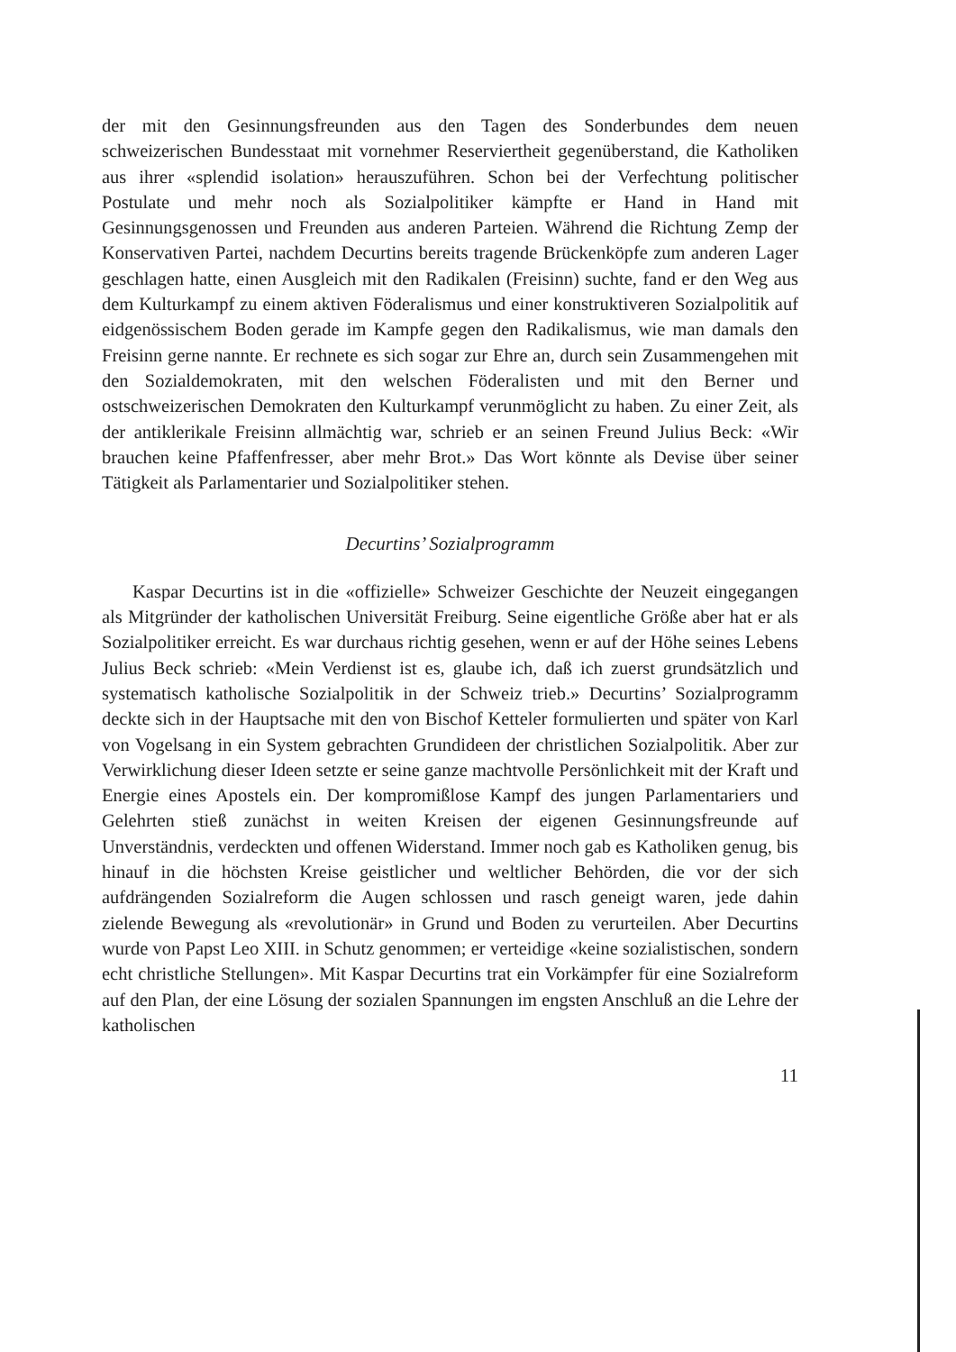der mit den Gesinnungsfreunden aus den Tagen des Sonderbundes dem neuen schweizerischen Bundesstaat mit vornehmer Reserviertheit gegenüberstand, die Katholiken aus ihrer «splendid isolation» herauszuführen. Schon bei der Verfechtung politischer Postulate und mehr noch als Sozialpolitiker kämpfte er Hand in Hand mit Gesinnungsgenossen und Freunden aus anderen Parteien. Während die Richtung Zemp der Konservativen Partei, nachdem Decurtins bereits tragende Brückenköpfe zum anderen Lager geschlagen hatte, einen Ausgleich mit den Radikalen (Freisinn) suchte, fand er den Weg aus dem Kulturkampf zu einem aktiven Föderalismus und einer konstruktiveren Sozialpolitik auf eidgenössischem Boden gerade im Kampfe gegen den Radikalismus, wie man damals den Freisinn gerne nannte. Er rechnete es sich sogar zur Ehre an, durch sein Zusammengehen mit den Sozialdemokraten, mit den welschen Föderalisten und mit den Berner und ostschweizerischen Demokraten den Kulturkampf verunmöglicht zu haben. Zu einer Zeit, als der antiklerikale Freisinn allmächtig war, schrieb er an seinen Freund Julius Beck: «Wir brauchen keine Pfaffenfresser, aber mehr Brot.» Das Wort könnte als Devise über seiner Tätigkeit als Parlamentarier und Sozialpolitiker stehen.
Decurtins’ Sozialprogramm
Kaspar Decurtins ist in die «offizielle» Schweizer Geschichte der Neuzeit eingegangen als Mitgründer der katholischen Universität Freiburg. Seine eigentliche Größe aber hat er als Sozialpolitiker erreicht. Es war durchaus richtig gesehen, wenn er auf der Höhe seines Lebens Julius Beck schrieb: «Mein Verdienst ist es, glaube ich, daß ich zuerst grundsätzlich und systematisch katholische Sozialpolitik in der Schweiz trieb.» Decurtins’ Sozialprogramm deckte sich in der Hauptsache mit den von Bischof Ketteler formulierten und später von Karl von Vogelsang in ein System gebrachten Grundideen der christlichen Sozialpolitik. Aber zur Verwirklichung dieser Ideen setzte er seine ganze machtvolle Persönlichkeit mit der Kraft und Energie eines Apostels ein. Der kompromißlose Kampf des jungen Parlamentariers und Gelehrten stieß zunächst in weiten Kreisen der eigenen Gesinnungsfreunde auf Unverständnis, verdeckten und offenen Widerstand. Immer noch gab es Katholiken genug, bis hinauf in die höchsten Kreise geistlicher und weltlicher Behörden, die vor der sich aufdrängenden Sozialreform die Augen schlossen und rasch geneigt waren, jede dahin zielende Bewegung als «revolutionär» in Grund und Boden zu verurteilen. Aber Decurtins wurde von Papst Leo XIII. in Schutz genommen; er verteidige «keine sozialistischen, sondern echt christliche Stellungen». Mit Kaspar Decurtins trat ein Vorkämpfer für eine Sozialreform auf den Plan, der eine Lösung der sozialen Spannungen im engsten Anschluß an die Lehre der katholischen
11